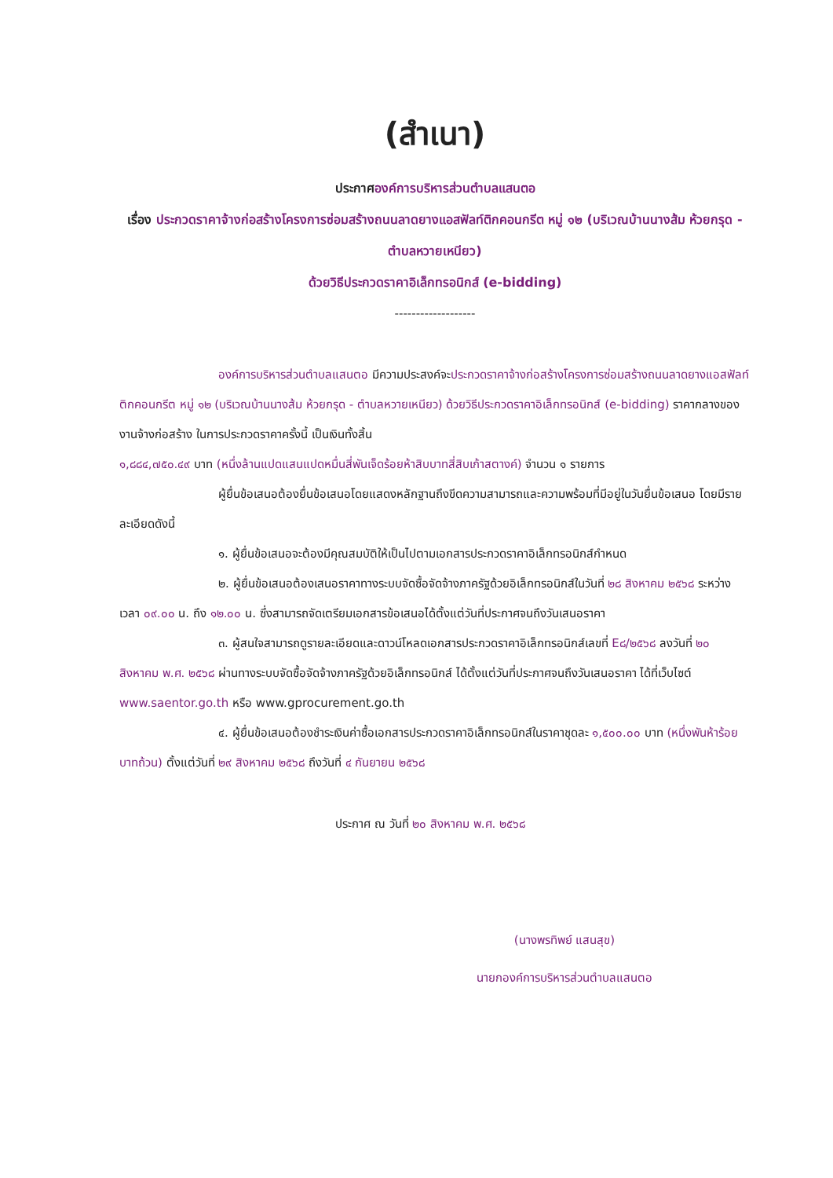(สำเนา)
ประกาศองค์การบริหารส่วนตำบลแสนตอ
เรื่อง ประกวดราคาจ้างก่อสร้างโครงการซ่อมสร้างถนนลาดยางแอสฟัลท์ติกคอนกรีต หมู่ ๑๒ (บริเวณบ้านนางส้ม ห้วยกรุด - ตำบลหวายเหนียว)
ด้วยวิธีประกวดราคาอิเล็กทรอนิกส์ (e-bidding)
-------------------
องค์การบริหารส่วนตำบลแสนตอ มีความประสงค์จะประกวดราคาจ้างก่อสร้างโครงการซ่อมสร้างถนนลาดยางแอสฟัลท์ติกคอนกรีต หมู่ ๑๒ (บริเวณบ้านนางส้ม ห้วยกรุด - ตำบลหวายเหนียว) ด้วยวิธีประกวดราคาอิเล็กทรอนิกส์ (e-bidding) ราคากลางของงานจ้างก่อสร้าง ในการประกวดราคาครั้งนี้ เป็นเงินทั้งสิ้น
๑,๘๘๔,๗๕๐.๔๙ บาท (หนึ่งล้านแปดแสนแปดหมื่นสี่พันเจ็ดร้อยห้าสิบบาทสี่สิบเก้าสตางค์) จำนวน ๑ รายการ
ผู้ยื่นข้อเสนอต้องยื่นข้อเสนอโดยแสดงหลักฐานถึงขีดความสามารถและความพร้อมที่มีอยู่ในวันยื่นข้อเสนอ โดยมีรายละเอียดดังนี้
๑. ผู้ยื่นข้อเสนอจะต้องมีคุณสมบัติให้เป็นไปตามเอกสารประกวดราคาอิเล็กทรอนิกส์กำหนด
๒. ผู้ยื่นข้อเสนอต้องเสนอราคาทางระบบจัดซื้อจัดจ้างภาครัฐด้วยอิเล็กทรอนิกส์ในวันที่ ๒๘ สิงหาคม ๒๕๖๘ ระหว่างเวลา ๐๙.๐๐ น. ถึง ๑๒.๐๐ น. ซึ่งสามารถจัดเตรียมเอกสารข้อเสนอได้ตั้งแต่วันที่ประกาศจนถึงวันเสนอราคา
๓. ผู้สนใจสามารถดูรายละเอียดและดาวน์โหลดเอกสารประกวดราคาอิเล็กทรอนิกส์เลขที่ E๘/๒๕๖๘ ลงวันที่ ๒๐ สิงหาคม พ.ศ. ๒๕๖๘ ผ่านทางระบบจัดซื้อจัดจ้างภาครัฐด้วยอิเล็กทรอนิกส์ ได้ตั้งแต่วันที่ประกาศจนถึงวันเสนอราคา ได้ที่เว็บไซต์ www.saentor.go.th หรือ www.gprocurement.go.th
๔. ผู้ยื่นข้อเสนอต้องชำระเงินค่าซื้อเอกสารประกวดราคาอิเล็กทรอนิกส์ในราคาชุดละ ๑,๕๐๐.๐๐ บาท (หนึ่งพันห้าร้อยบาทถ้วน) ตั้งแต่วันที่ ๒๙ สิงหาคม ๒๕๖๘ ถึงวันที่ ๔ กันยายน ๒๕๖๘
ประกาศ ณ วันที่ ๒๐ สิงหาคม พ.ศ. ๒๕๖๘
(นางพรทิพย์ แสนสุข)
นายกองค์การบริหารส่วนตำบลแสนตอ